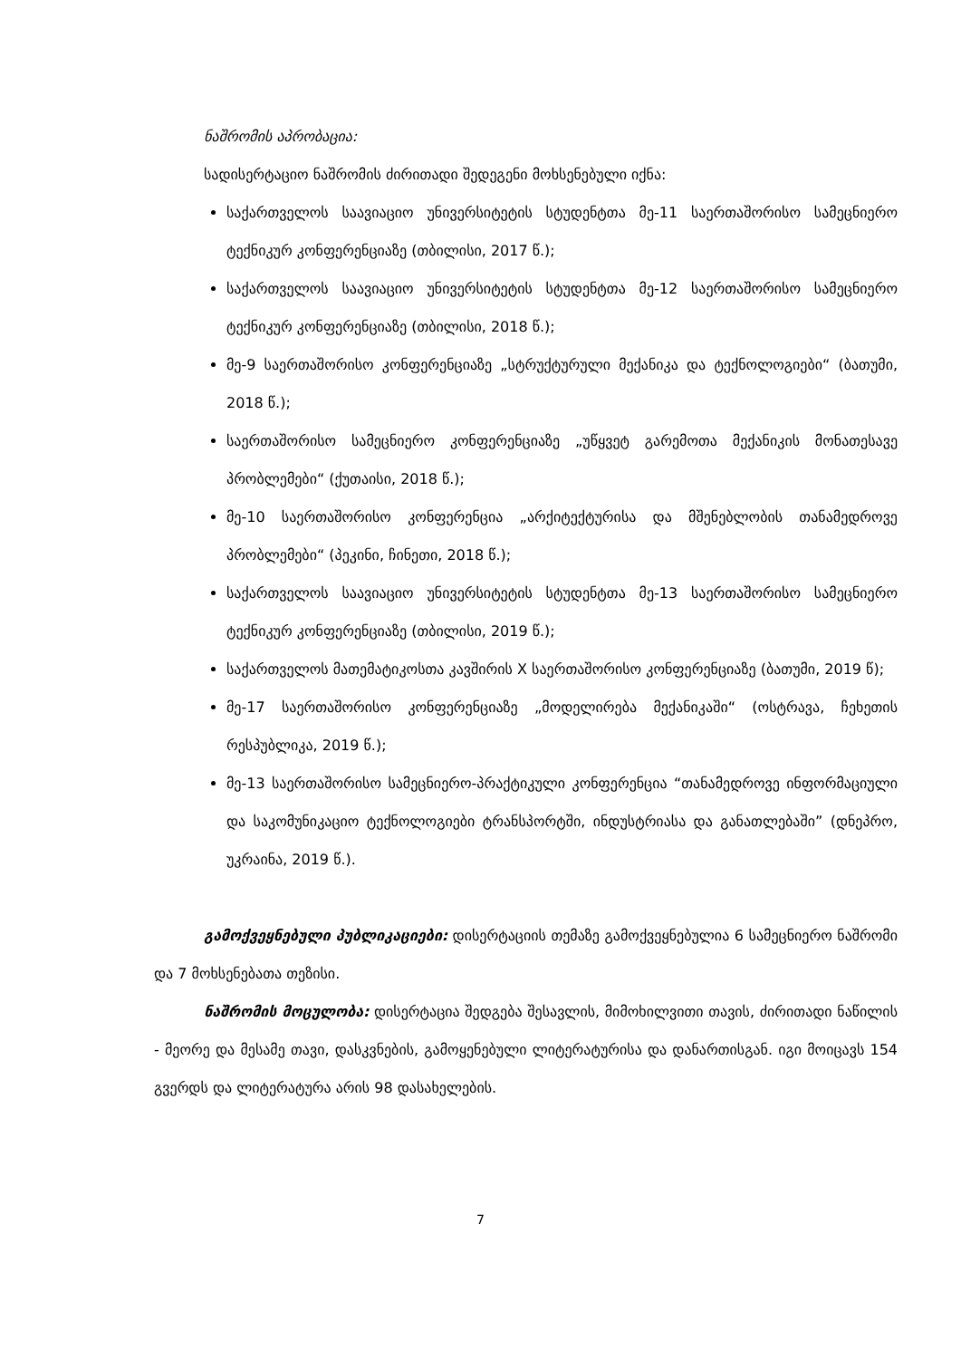ნაშრომის აპრობაცია:
სადისერტაციო ნაშრომის ძირითადი შედეგენი მოხსენებული იქნა:
საქართველოს საავიაციო უნივერსიტეტის სტუდენტთა მე-11 საერთაშორისო სამეცნიერო ტექნიკურ კონფერენციაზე (თბილისი, 2017 წ.);
საქართველოს საავიაციო უნივერსიტეტის სტუდენტთა მე-12 საერთაშორისო სამეცნიერო ტექნიკურ კონფერენციაზე (თბილისი, 2018 წ.);
მე-9 საერთაშორისო კონფერენციაზე „სტრუქტურული მექანიკა და ტექნოლოგიები“ (ბათუმი, 2018 წ.);
საერთაშორისო სამეცნიერო კონფერენციაზე „უწყვეტ გარემოთა მექანიკის მონათესავე პრობლემები“ (ქუთაისი, 2018 წ.);
მე-10 საერთაშორისო კონფერენცია „არქიტექტურისა და მშენებლობის თანამედროვე პრობლემები“ (პეკინი, ჩინეთი, 2018 წ.);
საქართველოს საავიაციო უნივერსიტეტის სტუდენტთა მე-13 საერთაშორისო სამეცნიერო ტექნიკურ კონფერენციაზე (თბილისი, 2019 წ.);
საქართველოს მათემატიკოსთა კავშირის X საერთაშორისო კონფერენციაზე (ბათუმი, 2019 წ);
მე-17 საერთაშორისო კონფერენციაზე „მოდელირება მექანიკაში“ (ოსტრავა, ჩეხეთის რესპუბლიკა, 2019 წ.);
მე-13 საერთაშორისო სამეცნიერო-პრაქტიკული კონფერენცია “თანამედროვე ინფორმაციული და საკომუნიკაციო ტექნოლოგიები ტრანსპორტში, ინდუსტრიასა და განათლებაში” (დნეპრო, უკრაინა, 2019 წ.).
გამოქვეყნებული პუბლიკაციები: დისერტაციის თემაზე გამოქვეყნებულია 6 სამეცნიერო ნაშრომი და 7 მოხსენებათა თეზისი.
ნაშრომის მოცულობა: დისერტაცია შედგება შესავლის, მიმოხილვითი თავის, ძირითადი ნაწილის - მეორე და მესამე თავი, დასკვნების, გამოყენებული ლიტერატურისა და დანართისგან. იგი მოიცავს 154 გვერდს და ლიტერატურა არის 98 დასახელების.
7